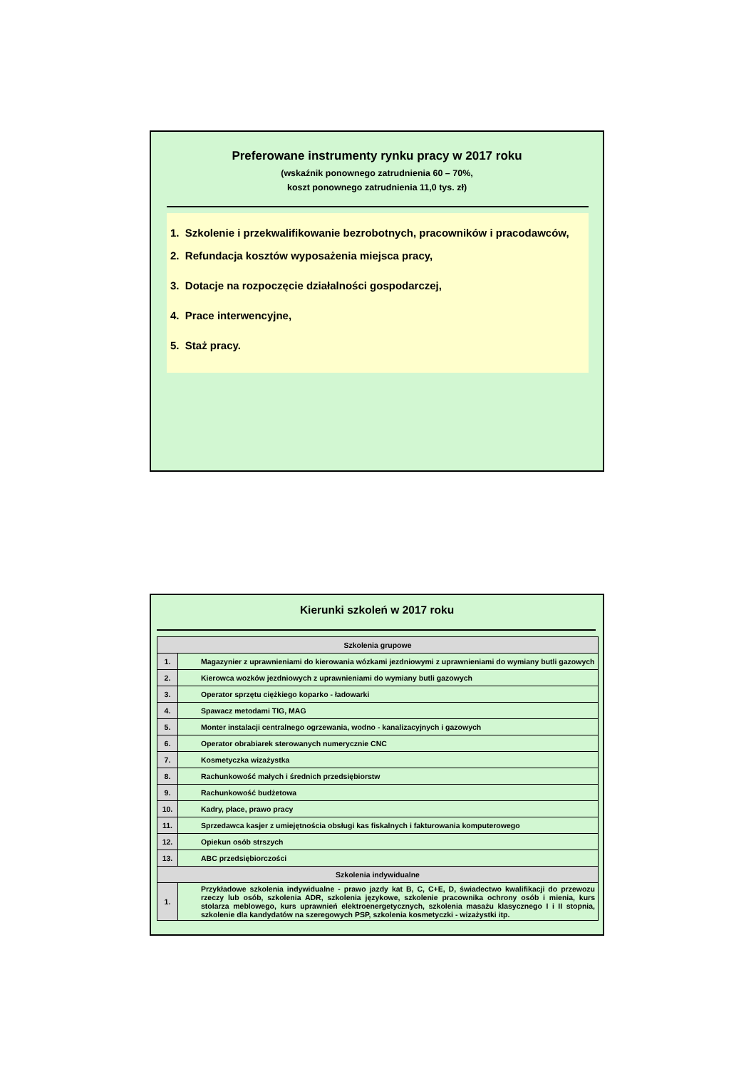Preferowane instrumenty rynku pracy w 2017 roku
(wskaźnik ponownego zatrudnienia 60 – 70%,
koszt ponownego zatrudnienia 11,0 tys. zł)
1. Szkolenie i przekwalifikowanie bezrobotnych, pracowników i pracodawców,
2. Refundacja kosztów wyposażenia miejsca pracy,
3. Dotacje na rozpoczęcie działalności gospodarczej,
4. Prace interwencyjne,
5. Staż pracy.
Kierunki szkoleń w 2017 roku
| Szkolenia grupowe | |
| --- | --- |
| 1. | Magazynier z uprawnieniami do kierowania wózkami jezdniowymi z uprawnieniami do wymiany butli gazowych |
| 2. | Kierowca wozków jezdniowych z uprawnieniami do wymiany butli gazowych |
| 3. | Operator sprzętu ciężkiego koparko - ładowarki |
| 4. | Spawacz metodami TIG, MAG |
| 5. | Monter instalacji centralnego ogrzewania, wodno - kanalizacyjnych i gazowych |
| 6. | Operator obrabiarek sterowanych numerycznie CNC |
| 7. | Kosmetyczka wizażystka |
| 8. | Rachunkowość małych i średnich przedsiębiorstw |
| 9. | Rachunkowość budżetowa |
| 10. | Kadry, płace, prawo pracy |
| 11. | Sprzedawca kasjer z umiejętnościa obsługi kas fiskalnych i fakturowania komputerowego |
| 12. | Opiekun osób strszych |
| 13. | ABC przedsiębiorczości |
| Szkolenia indywidualne | |
| 1. | Przykładowe szkolenia indywidualne - prawo jazdy kat B, C, C+E, D, świadectwo kwalifikacji do przewozu rzeczy lub osób, szkolenia ADR, szkolenia językowe, szkolenie pracownika ochrony osób i mienia, kurs stolarza meblowego, kurs uprawnień elektroenergetycznych, szkolenia masażu klasycznego I i II stopnia, szkolenie dla kandydatów na szeregowych PSP, szkolenia kosmetyczki - wizażystki itp. |